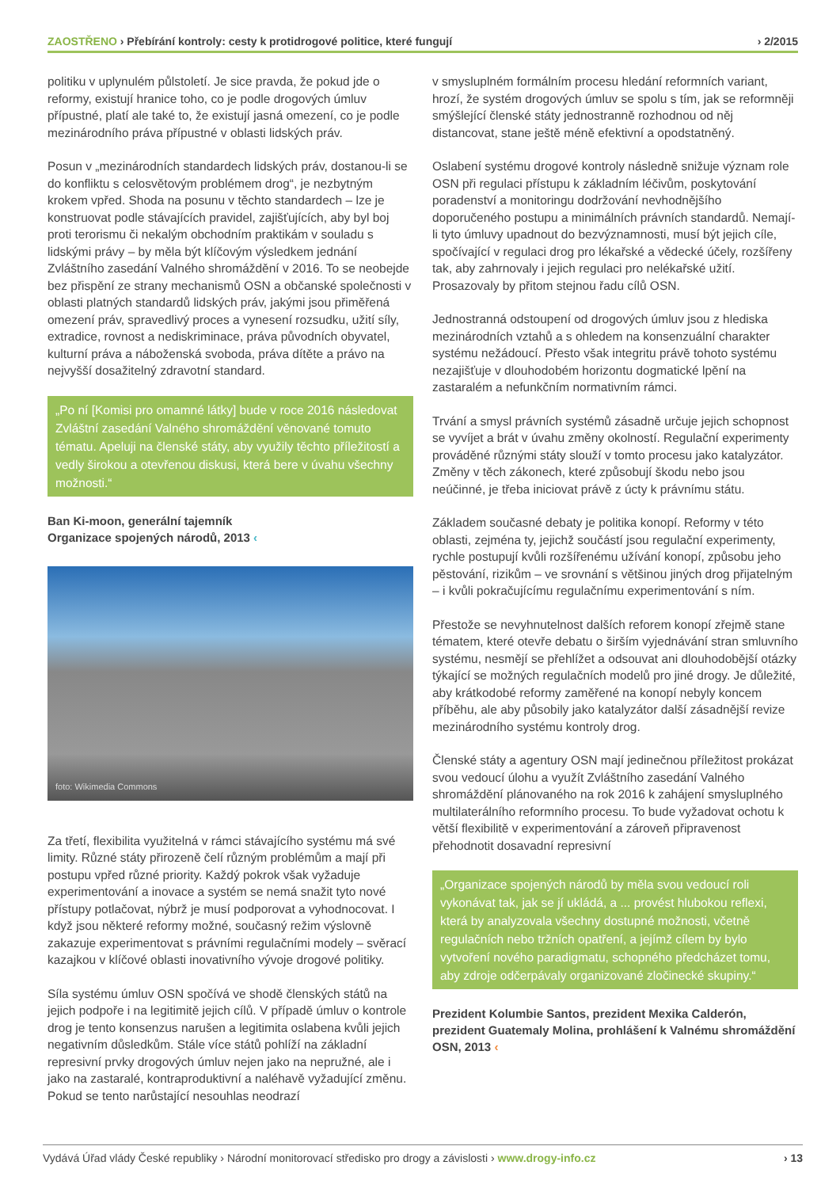ZAOSTŘENO › Přebírání kontroly: cesty k protidrogové politice, které fungují
› 2/2015
politiku v uplynulém půlstoletí. Je sice pravda, že pokud jde o reformy, existují hranice toho, co je podle drogových úmluv přípustné, platí ale také to, že existují jasná omezení, co je podle mezinárodního práva přípustné v oblasti lidských práv.
Posun v „mezinárodních standardech lidských práv, dostanou-li se do konfliktu s celosvětovým problémem drog“, je nezbytným krokem vpřed. Shoda na posunu v těchto standardech – lze je konstruovat podle stávajících pravidel, zajišťujících, aby byl boj proti terorismu či nekalým obchodním praktikám v souladu s lidskými právy – by měla být klíčovým výsledkem jednání Zvláštního zasedání Valného shromáždění v 2016. To se neobejde bez přispění ze strany mechanismů OSN a občanské společnosti v oblasti platných standardů lidských práv, jakými jsou přiměřená omezení práv, spravedlivý proces a vynesení rozsudku, užití síly, extradice, rovnost a nediskriminace, práva původních obyvatel, kulturní práva a náboženská svoboda, práva dítěte a právo na nejvyšší dosažitelný zdravotní standard.
„Po ní [Komisi pro omamné látky] bude v roce 2016 následovat Zvláštní zasedání Valného shromáždění věnované tomuto tématu. Apeluji na členské státy, aby využily těchto příležitostí a vedly širokou a otevřenou diskusi, která bere v úvahu všechny možnosti.“
Ban Ki-moon, generální tajemník
Organizace spojených národů, 2013 ‹
foto: Wikimedia Commons
Za třetí, flexibilita využitelná v rámci stávajícího systému má své limity. Různé státy přirozeně čelí různým problémům a mají při postupu vpřed různé priority. Každý pokrok však vyžaduje experimentování a inovace a systém se nemá snažit tyto nové přístupy potlačovat, nýbrž je musí podporovat a vyhodnocovat. I když jsou některé reformy možné, současný režim výslovně zakazuje experimentovat s právními regulačními modely – svěrací kazajkou v klíčové oblasti inovativního vývoje drogové politiky.
Síla systému úmluv OSN spočívá ve shodě členských států na jejich podpoře i na legitimitě jejich cílů. V případě úmluv o kontrole drog je tento konsenzus narušen a legitimita oslabena kvůli jejich negativním důsledkům. Stále více států pohlíží na základní represivní prvky drogových úmluv nejen jako na nepružné, ale i jako na zastaralé, kontraproduktivní a naléhavě vyžadující změnu. Pokud se tento narůstající nesouhlas neodrazí
v smysluplném formálním procesu hledání reformních variant, hrozí, že systém drogových úmluv se spolu s tím, jak se reformněji smýšlející členské státy jednostranně rozhodnou od něj distancovat, stane ještě méně efektivní a opodstatněný.
Oslabení systému drogové kontroly následně snižuje význam role OSN při regulaci přístupu k základním léčivům, poskytování poradenství a monitoringu dodržování nevhodnějšího doporučeného postupu a minimálních právních standardů. Nemají-li tyto úmluvy upadnout do bezvýznamnosti, musí být jejich cíle, spočívající v regulaci drog pro lékařské a vědecké účely, rozšířeny tak, aby zahrnovaly i jejich regulaci pro nelékařské užití. Prosazovaly by přitom stejnou řadu cílů OSN.
Jednostranná odstoupení od drogových úmluv jsou z hlediska mezinárodních vztahů a s ohledem na konsenzuální charakter systému nežádoucí. Přesto však integritu právě tohoto systému nezajišťuje v dlouhodobém horizontu dogmatické lpění na zastaralém a nefunkčním normativním rámci.
Trvání a smysl právních systémů zásadně určuje jejich schopnost se vyvíjet a brát v úvahu změny okolností. Regulační experimenty prováděné různými státy slouží v tomto procesu jako katalyzátor. Změny v těch zákonech, které způsobují škodu nebo jsou neúčinné, je třeba iniciovat právě z úcty k právnímu státu.
Základem současné debaty je politika konopí. Reformy v této oblasti, zejména ty, jejichž součástí jsou regulační experimenty, rychle postupují kvůli rozšířenému užívání konopí, způsobu jeho pěstování, rizikům – ve srovnání s většinou jiných drog přijatelným – i kvůli pokračujícímu regulačnímu experimentování s ním.
Přestože se nevyhnutelnost dalších reforem konopí zřejmě stane tématem, které otevře debatu o širším vyjednávání stran smluvního systému, nesmějí se přehlížet a odsouvat ani dlouhodobější otázky týkající se možných regulačních modelů pro jiné drogy. Je důležité, aby krátkodobé reformy zaměřené na konopí nebyly koncem příběhu, ale aby působily jako katalyzátor další zásadnější revize mezinárodního systému kontroly drog.
Členské státy a agentury OSN mají jedinečnou příležitost prokázat svou vedoucí úlohu a využít Zvláštního zasedání Valného shromáždění plánovaného na rok 2016 k zahájení smysluplného multilaterálního reformního procesu. To bude vyžadovat ochotu k větší flexibilitě v experimentování a zároveň připravenost přehodnotit dosavadní represivní
„Organizace spojených národů by měla svou vedoucí roli vykonávat tak, jak se jí ukládá, a ... provést hlubokou reflexi, která by analyzovala všechny dostupné možnosti, včetně regulačních nebo tržních opatření, a jejímž cílem by bylo vytvoření nového paradigmatu, schopného předcházet tomu, aby zdroje odčerpávaly organizované zločinecké skupiny.“
Prezident Kolumbie Santos, prezident Mexika Calderón, prezident Guatemaly Molina, prohlášení k Valnému shromáždění OSN, 2013 ‹
Vydává Úřad vlády České republiky › Národní monitorovací středisko pro drogy a závislosti › www.drogy-info.cz
› 13